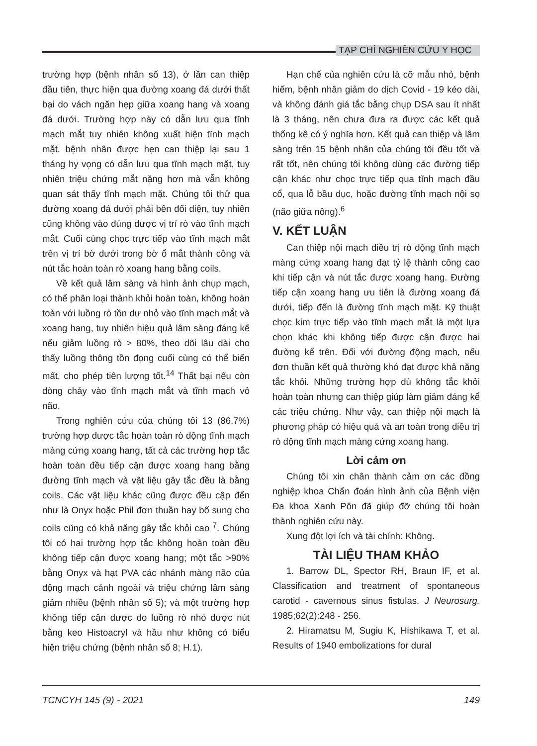TẠP CHÍ NGHIÊN CỨU Y HỌC
trường hợp (bệnh nhân số 13), ở lần can thiệp đầu tiên, thực hiện qua đường xoang đá dưới thất bại do vách ngăn hẹp giữa xoang hang và xoang đá dưới. Trường hợp này có dẫn lưu qua tĩnh mạch mắt tuy nhiên không xuất hiện tĩnh mạch mặt. bệnh nhân được hẹn can thiệp lại sau 1 tháng hy vọng có dẫn lưu qua tĩnh mạch mặt, tuy nhiên triệu chứng mắt nặng hơn mà vẫn không quan sát thấy tĩnh mạch mặt. Chúng tôi thử qua đường xoang đá dưới phải bên đối diện, tuy nhiên cũng không vào đúng được vị trí rò vào tĩnh mạch mắt. Cuối cùng chọc trực tiếp vào tĩnh mạch mắt trên vị trí bờ dưới trong bờ ổ mắt thành công và nút tắc hoàn toàn rò xoang hang bằng coils.
Về kết quả lâm sàng và hình ảnh chụp mạch, có thể phân loại thành khỏi hoàn toàn, không hoàn toàn với luồng rò tồn dư nhỏ vào tĩnh mạch mắt và xoang hang, tuy nhiên hiệu quả lâm sàng đáng kể nếu giảm luồng rò > 80%, theo dõi lâu dài cho thấy luồng thông tồn đọng cuối cùng có thể biến mất, cho phép tiên lượng tốt.<sup>14</sup> Thất bại nếu còn dòng chảy vào tĩnh mạch mắt và tĩnh mạch vỏ não.
Trong nghiên cứu của chúng tôi 13 (86,7%) trường hợp được tắc hoàn toàn rò động tĩnh mạch màng cứng xoang hang, tất cả các trường hợp tắc hoàn toàn đều tiếp cận được xoang hang bằng đường tĩnh mạch và vật liệu gây tắc đều là bằng coils. Các vật liệu khác cũng được đều cập đến như là Onyx hoặc Phil đơn thuần hay bổ sung cho coils cũng có khả năng gây tắc khỏi cao <sup>7</sup>. Chúng tôi có hai trường hợp tắc không hoàn toàn đều không tiếp cận được xoang hang; một tắc >90% bằng Onyx và hạt PVA các nhánh màng não của động mạch cảnh ngoài và triệu chứng lâm sàng giảm nhiều (bệnh nhân số 5); và một trường hợp không tiếp cận được do luồng rò nhỏ được nút bằng keo Histoacryl và hầu như không có biểu hiện triệu chứng (bệnh nhân số 8; H.1).
Hạn chế của nghiên cứu là cỡ mẫu nhỏ, bệnh hiếm, bệnh nhân giảm do dịch Covid - 19 kéo dài, và không đánh giá tắc bằng chụp DSA sau ít nhất là 3 tháng, nên chưa đưa ra được các kết quả thống kê có ý nghĩa hơn. Kết quả can thiệp và lâm sàng trên 15 bệnh nhân của chúng tôi đều tốt và rất tốt, nên chúng tôi không dùng các đường tiếp cận khác như chọc trực tiếp qua tĩnh mạch đầu cổ, qua lỗ bầu dục, hoặc đường tĩnh mạch nội sọ (não giữa nông).<sup>6</sup>
V. KẾT LUẬN
Can thiệp nội mạch điều trị rò động tĩnh mạch màng cứng xoang hang đạt tỷ lệ thành công cao khi tiếp cận và nút tắc được xoang hang. Đường tiếp cận xoang hang ưu tiên là đường xoang đá dưới, tiếp đến là đường tĩnh mạch mặt. Kỹ thuật chọc kim trực tiếp vào tĩnh mạch mắt là một lựa chọn khác khi không tiếp được cận được hai đường kể trên. Đối với đường động mạch, nếu đơn thuần kết quả thường khó đạt được khả năng tắc khỏi. Những trường hợp dù không tắc khỏi hoàn toàn nhưng can thiệp giúp làm giảm đáng kể các triệu chứng. Như vậy, can thiệp nội mạch là phương pháp có hiệu quả và an toàn trong điều trị rò động tĩnh mạch màng cứng xoang hang.
Lời cảm ơn
Chúng tôi xin chân thành cảm ơn các đồng nghiệp khoa Chẩn đoán hình ảnh của Bệnh viện Đa khoa Xanh Pôn đã giúp đỡ chúng tôi hoàn thành nghiên cứu này.
Xung đột lợi ích và tài chính: Không.
TÀI LIỆU THAM KHẢO
1. Barrow DL, Spector RH, Braun IF, et al. Classification and treatment of spontaneous carotid - cavernous sinus fistulas. J Neurosurg. 1985;62(2):248 - 256.
2. Hiramatsu M, Sugiu K, Hishikawa T, et al. Results of 1940 embolizations for dural
TCNCYH 145 (9) - 2021 149